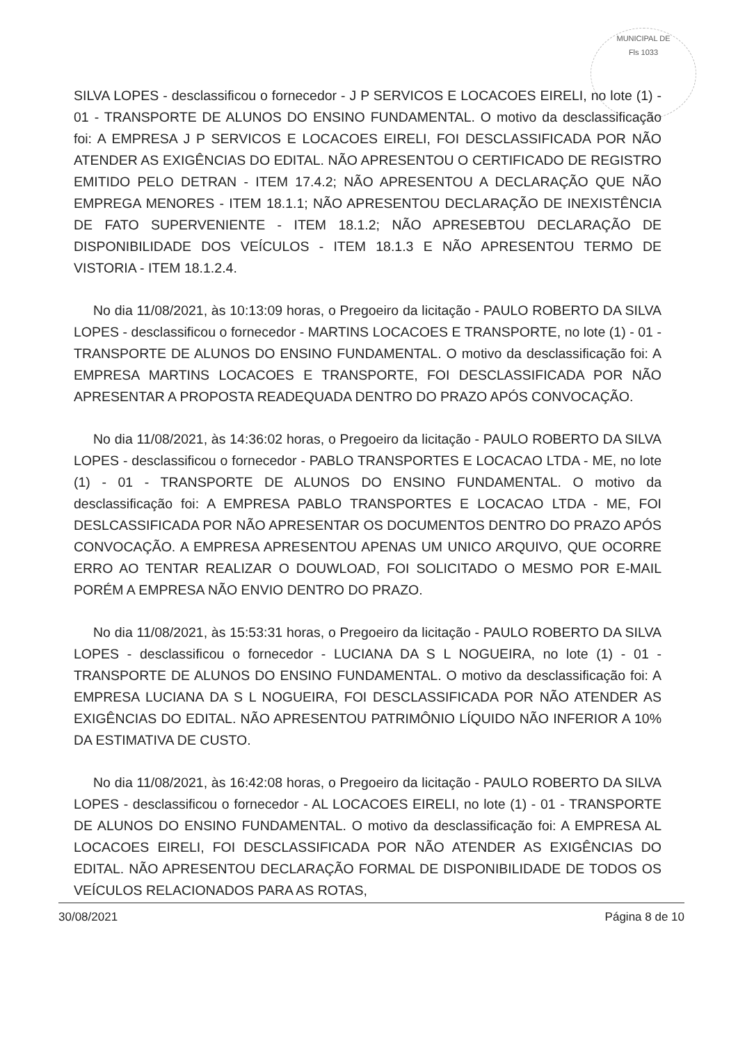MUNICIPAL DE
Fls 1033
SILVA LOPES - desclassificou o fornecedor - J P SERVICOS E LOCACOES EIRELI, no lote (1) - 01 - TRANSPORTE DE ALUNOS DO ENSINO FUNDAMENTAL. O motivo da desclassificação foi: A EMPRESA J P SERVICOS E LOCACOES EIRELI, FOI DESCLASSIFICADA POR NÃO ATENDER AS EXIGÊNCIAS DO EDITAL. NÃO APRESENTOU O CERTIFICADO DE REGISTRO EMITIDO PELO DETRAN - ITEM 17.4.2; NÃO APRESENTOU A DECLARAÇÃO QUE NÃO EMPREGA MENORES - ITEM 18.1.1; NÃO APRESENTOU DECLARAÇÃO DE INEXISTÊNCIA DE FATO SUPERVENIENTE - ITEM 18.1.2; NÃO APRESEBTOU DECLARAÇÃO DE DISPONIBILIDADE DOS VEÍCULOS - ITEM 18.1.3 E NÃO APRESENTOU TERMO DE VISTORIA - ITEM 18.1.2.4.
No dia 11/08/2021, às 10:13:09 horas, o Pregoeiro da licitação - PAULO ROBERTO DA SILVA LOPES - desclassificou o fornecedor - MARTINS LOCACOES E TRANSPORTE, no lote (1) - 01 - TRANSPORTE DE ALUNOS DO ENSINO FUNDAMENTAL. O motivo da desclassificação foi: A EMPRESA MARTINS LOCACOES E TRANSPORTE, FOI DESCLASSIFICADA POR NÃO APRESENTAR A PROPOSTA READEQUADA DENTRO DO PRAZO APÓS CONVOCAÇÃO.
No dia 11/08/2021, às 14:36:02 horas, o Pregoeiro da licitação - PAULO ROBERTO DA SILVA LOPES - desclassificou o fornecedor - PABLO TRANSPORTES E LOCACAO LTDA - ME, no lote (1) - 01 - TRANSPORTE DE ALUNOS DO ENSINO FUNDAMENTAL. O motivo da desclassificação foi: A EMPRESA PABLO TRANSPORTES E LOCACAO LTDA - ME, FOI DESLCASSIFICADA POR NÃO APRESENTAR OS DOCUMENTOS DENTRO DO PRAZO APÓS CONVOCAÇÃO. A EMPRESA APRESENTOU APENAS UM UNICO ARQUIVO, QUE OCORRE ERRO AO TENTAR REALIZAR O DOUWLOAD, FOI SOLICITADO O MESMO POR E-MAIL PORÉM A EMPRESA NÃO ENVIO DENTRO DO PRAZO.
No dia 11/08/2021, às 15:53:31 horas, o Pregoeiro da licitação - PAULO ROBERTO DA SILVA LOPES - desclassificou o fornecedor - LUCIANA DA S L NOGUEIRA, no lote (1) - 01 - TRANSPORTE DE ALUNOS DO ENSINO FUNDAMENTAL. O motivo da desclassificação foi: A EMPRESA LUCIANA DA S L NOGUEIRA, FOI DESCLASSIFICADA POR NÃO ATENDER AS EXIGÊNCIAS DO EDITAL. NÃO APRESENTOU PATRIMÔNIO LÍQUIDO NÃO INFERIOR A 10% DA ESTIMATIVA DE CUSTO.
No dia 11/08/2021, às 16:42:08 horas, o Pregoeiro da licitação - PAULO ROBERTO DA SILVA LOPES - desclassificou o fornecedor - AL LOCACOES EIRELI, no lote (1) - 01 - TRANSPORTE DE ALUNOS DO ENSINO FUNDAMENTAL. O motivo da desclassificação foi: A EMPRESA AL LOCACOES EIRELI, FOI DESCLASSIFICADA POR NÃO ATENDER AS EXIGÊNCIAS DO EDITAL. NÃO APRESENTOU DECLARAÇÃO FORMAL DE DISPONIBILIDADE DE TODOS OS VEÍCULOS RELACIONADOS PARA AS ROTAS,
30/08/2021 Página 8 de 10